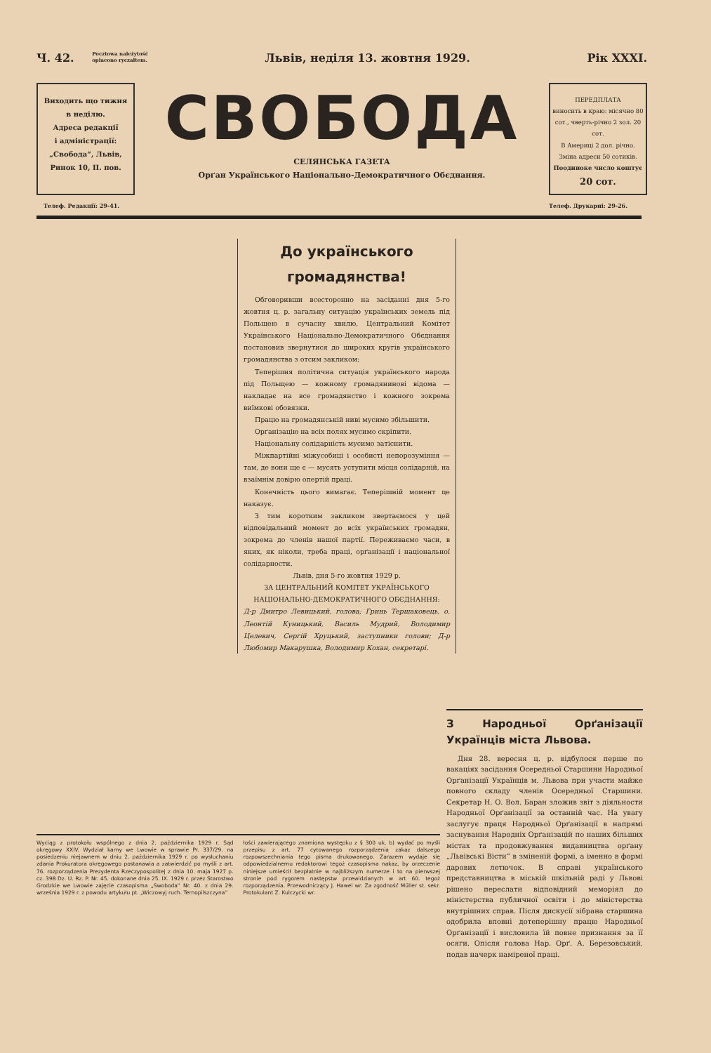Ч. 42. Pocztowa należytość
opłacono ryczałtem. Львів, неділя 13. жовтня 1929. Рік XXXI.
Виходить що тижня
в неділю.
Адреса редакції
і адміністрації:
„Свобода“, Львів,
Ринок 10, II. пов.
СВОБОДА
СЕЛЯНСЬКА ГАЗЕТА
Орґан Українського Національно-Демократичного Обєднання.
ПЕРЕДПЛАТА
виносить в краю: місячно 80 сот., чверть-річно 2 зол. 20 сот.
В Америці 2 дол. річно.
Зміна адреси 50 сотиків.
Поодиноке число коштує
20 сот.
Телеф. Редакції: 29-41. Телеф. Друкарні: 29-26.
До українського громадянства!
Обговоривши всесторонно на засіданні дня 5-го жовтня ц. р. загальну ситуацію українських земель під Польщею в сучасну хвилю, Центральний Комітет Українського Національно-Демократичного Обєднання постановив звернутися до широких кругів українського громадянства з отсим закликом:
Теперішня політична ситуація українського народа під Польщею — кожному громадянинові відома — накладає на все громадянство і кожного зокрема виїмкові обовязки.
Працю на громадянській ниві мусимо збільшити.
Орґанізацію на всіх полях мусимо скріпити.
Національну солідарність мусимо затіснити.
Міжпартійні міжусобиці і особисті непорозуміння — там, де вони ще є — мусять уступити місця солідарній, на взаїмнім довірю опертій праці.
Конечність цього вимагає. Теперішній момент це наказує.
З тим коротким закликом звертаємося у цей відповідальний момент до всіх українських громадян, зокрема до членів нашої партії. Переживаємо часи, в яких, як ніколи, треба праці, орґанізації і національної солідарности.
Львів, дня 5-го жовтня 1929 р.
ЗА ЦЕНТРАЛЬНИЙ КОМІТЕТ УКРАЇНСЬКОГО НАЦІОНАЛЬНО-ДЕМОКРАТИЧНОГО ОБЄДНАННЯ:
Д-р Дмитро Левицький, голова; Гринь Тершаковець, о. Леонтій Куницький, Василь Мудрий, Володимир Целевич, Сергій Хруцький, заступники голови; Д-р Любомир Макарушка, Володимир Кохан, секретарі.
З Народньої Орґанізації Українців міста Львова.
Дня 28. вересня ц. р. відбулося перше по вакаціях засідання Осередньої Старшини Народньої Орґанізації Українців м. Львова при участи майже повного складу членів Осередньої Старшини. Секретар Н. О. Вол. Баран зложив звіт з діяльности Народньої Орґанізації за останній час. На увагу заслугує праця Народньої Орґанізації в напрямі заснування Народніх Орґанізацій по наших більших містах та продовжування видавництва орґану „Львівські Вісти“ в зміненій формі, а іменно в формі дарових летючок. В справі українського представництва в міській шкільній раді у Львові рішено переслати відповідний меморіял до міністерства публичної освіти і до міністерства внутрішних справ. Після дискусії зібрана старшина одобрила вповні дотеперішну працю Народньої Орґанізації і висловила їй повне признання за її осяги. Опісля голова Нар. Орґ. А. Березовський, подав начерк наміреної праці.
Wyciąg z protokołu wspólnego z dnia 2. października 1929 r. Sąd okręgowy XXIV. Wydział karny we Lwowie w sprawie Pr. 337/29. na posiedzeniu niejawnem w dniu 2. października 1929 r. po wysłuchaniu zdania Prokuratora okręgowego postanawia a zatwierdzić po myśli z art. 76. rozporządzenia Prezydenta Rzeczypospolitej z dnia 10. maja 1927 p. cz. 398 Dz. U. Rz. P. Nr. 45. dokonane dnia 25. IX. 1929 r. przez Starostwo Grodzkie we Lwowie zajęcie czasopisma „Swoboda“ Nr. 40. z dnia 29. września 1929 r. z powodu artykułu pt. „Wiczowyj ruch. Ternopilszczyna“
łości zawierającego znamiona występku z § 300 uk. b) wydać po myśli przepisu z art. 77 cytowanego rozporządzenia zakaz dalszego rozpowszechniania tego pisma drukowanego. Zarazem wydaje się odpowiedzialnemu redaktorowi tegoż czasopisma nakaz, by orzeczenie niniejsze umieścił bezpłatnie w najbliższym numerze i to na pierwszej stronie pod rygorem następstw przewidzianych w art 60. tegoż rozporządzenia. Przewodniczący J. Hawel wr. Za zgodność Müller st. sekr. Protokulant Z. Kulczycki wr.